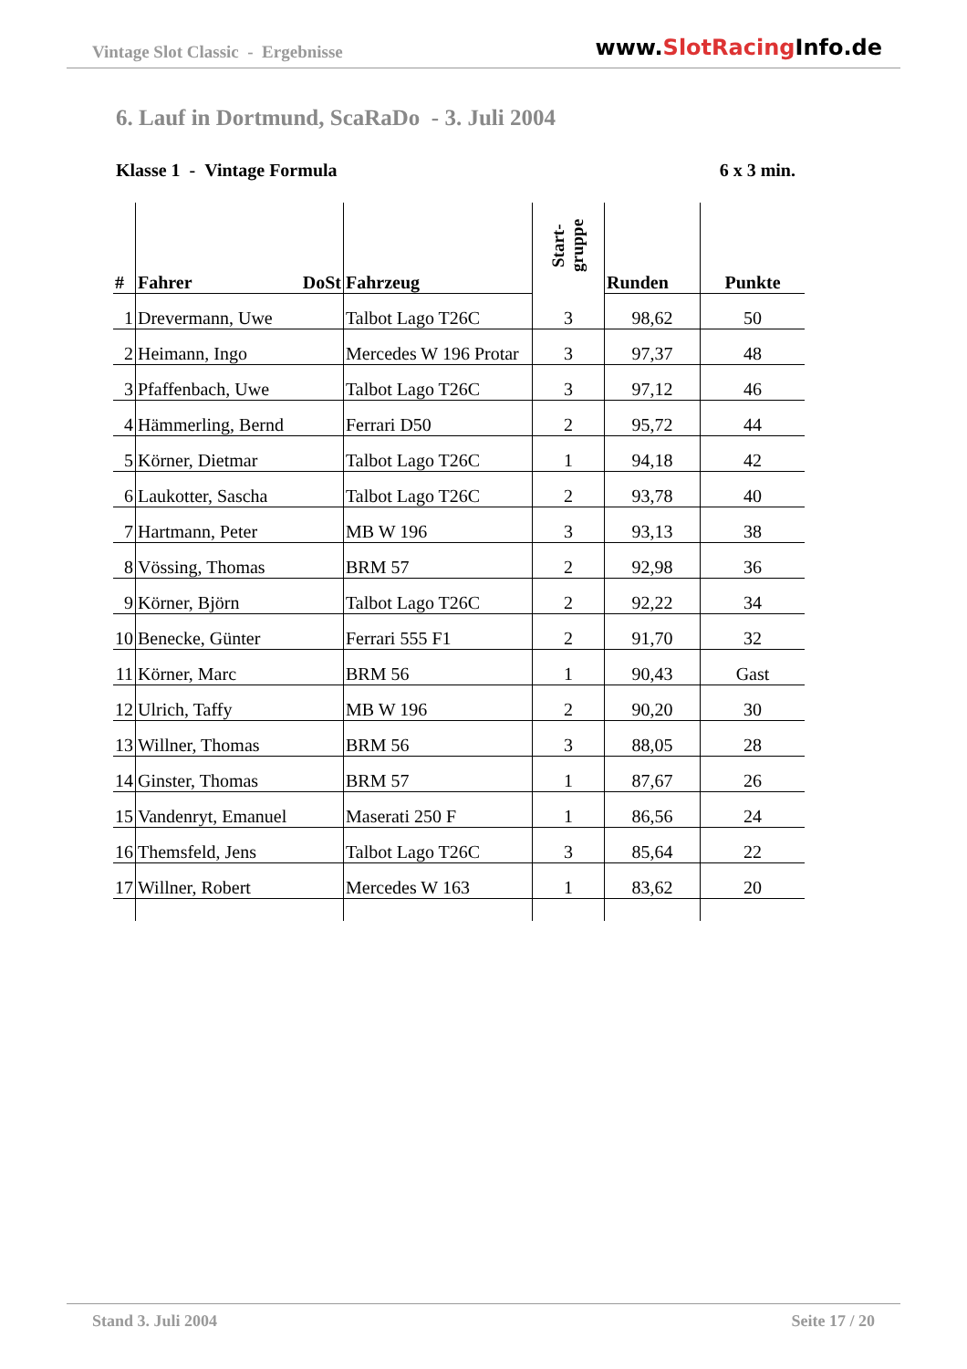Vintage Slot Classic - Ergebnisse
www.SlotRacing Info.de
6. Lauf in Dortmund, ScaRaDo - 3. Juli 2004
Klasse 1 - Vintage Formula 6 x 3 min.
| # | Fahrer DoSt | Fahrzeug | Start- gruppe | Runden | Punkte |
| --- | --- | --- | --- | --- | --- |
| 1 | Drevermann, Uwe | Talbot Lago T26C | 3 | 98,62 | 50 |
| 2 | Heimann, Ingo | Mercedes W 196 Protar | 3 | 97,37 | 48 |
| 3 | Pfaffenbach, Uwe | Talbot Lago T26C | 3 | 97,12 | 46 |
| 4 | Hämmerling, Bernd | Ferrari D50 | 2 | 95,72 | 44 |
| 5 | Körner, Dietmar | Talbot Lago T26C | 1 | 94,18 | 42 |
| 6 | Laukotter, Sascha | Talbot Lago T26C | 2 | 93,78 | 40 |
| 7 | Hartmann, Peter | MB W 196 | 3 | 93,13 | 38 |
| 8 | Vössing, Thomas | BRM 57 | 2 | 92,98 | 36 |
| 9 | Körner, Björn | Talbot Lago T26C | 2 | 92,22 | 34 |
| 10 | Benecke, Günter | Ferrari 555 F1 | 2 | 91,70 | 32 |
| 11 | Körner, Marc | BRM 56 | 1 | 90,43 | Gast |
| 12 | Ulrich, Taffy | MB W 196 | 2 | 90,20 | 30 |
| 13 | Willner, Thomas | BRM 56 | 3 | 88,05 | 28 |
| 14 | Ginster, Thomas | BRM 57 | 1 | 87,67 | 26 |
| 15 | Vandenryt, Emanuel | Maserati 250 F | 1 | 86,56 | 24 |
| 16 | Themsfeld, Jens | Talbot Lago T26C | 3 | 85,64 | 22 |
| 17 | Willner, Robert | Mercedes W 163 | 1 | 83,62 | 20 |
Stand 3. Juli 2004 Seite 17 / 20